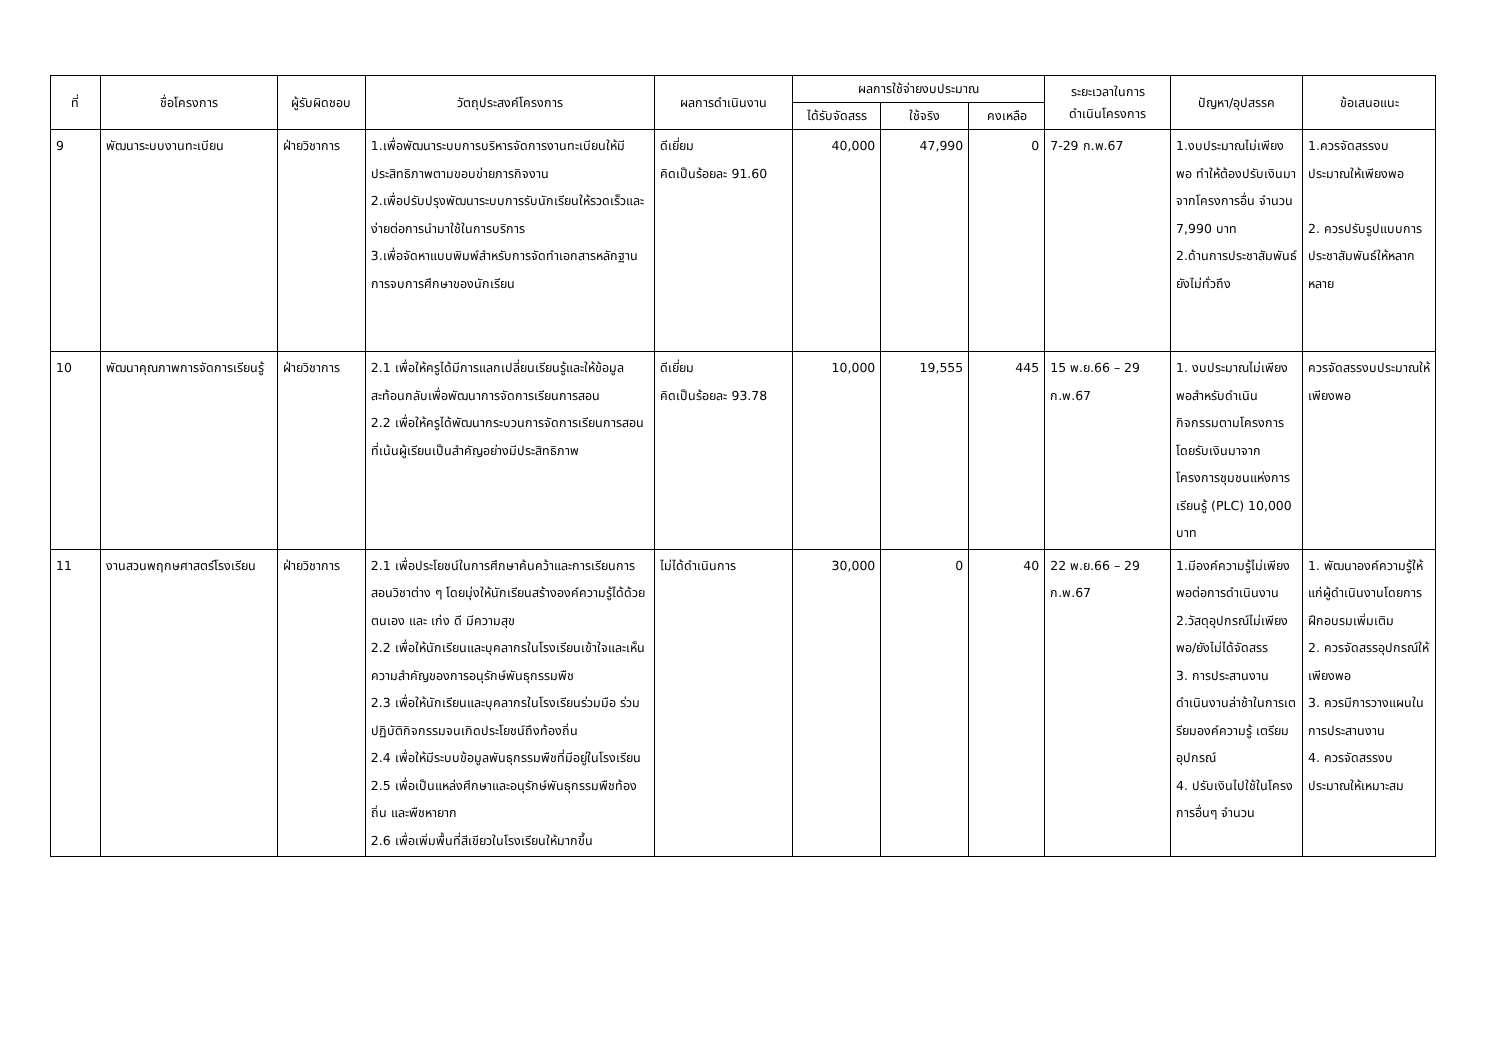| ที่ | ชื่อโครงการ | ผู้รับผิดชอบ | วัตถุประสงค์โครงการ | ผลการดำเนินงาน | ผลการใช้จ่ายงบประมาณ | | | ระยะเวลาในการ ดำเนินโครงการ | ปัญหา/อุปสรรค | ข้อเสนอแนะ |
| --- | --- | --- | --- | --- | --- | --- | --- | --- | --- | --- |
| | | | | | ได้รับจัดสรร | ใช้จริง | คงเหลือ | | | |
| 9 | พัฒนาระบบงานทะเบียน | ฝ่ายวิชาการ | 1.เพื่อพัฒนาระบบการบริหารจัดการงานทะเบียนให้มีประสิทธิภาพตามขอบข่ายภารกิจงาน 2.เพื่อปรับปรุงพัฒนาระบบการรับนักเรียนให้รวดเร็วและง่ายต่อการนำมาใช้ในการบริการ 3.เพื่อจัดหาแบบพิมพ์สำหรับการจัดทำเอกสารหลักฐานการจบการศึกษาของนักเรียน | ดีเยี่ยม คิดเป็นร้อยละ 91.60 | 40,000 | 47,990 | 0 | 7-29 ก.พ.67 | 1.งบประมาณไม่เพียงพอ ทำให้ต้องปรับเงินมาจากโครงการอื่น จำนวน 7,990 บาท 2.ด้านการประชาสัมพันธ์ยังไม่ทั่วถึง | 1.ควรจัดสรรงบประมาณให้เพียงพอ 2. ควรปรับรูปแบบการประชาสัมพันธ์ให้หลากหลาย |
| 10 | พัฒนาคุณภาพการจัดการเรียนรู้ | ฝ่ายวิชาการ | 2.1 เพื่อให้ครูได้มีการแลกเปลี่ยนเรียนรู้และให้ข้อมูลสะท้อนกลับเพื่อพัฒนาการจัดการเรียนการสอน 2.2 เพื่อให้ครูได้พัฒนากระบวนการจัดการเรียนการสอนที่เน้นผู้เรียนเป็นสำคัญอย่างมีประสิทธิภาพ | ดีเยี่ยม คิดเป็นร้อยละ 93.78 | 10,000 | 19,555 | 445 | 15 พ.ย.66 – 29 ก.พ.67 | 1. งบประมาณไม่เพียงพอสำหรับดำเนินกิจกรรมตามโครงการ โดยรับเงินมาจากโครงการชุมชนแห่งการเรียนรู้ (PLC) 10,000 บาท | ควรจัดสรรงบประมาณให้เพียงพอ |
| 11 | งานสวนพฤกษศาสตร์โรงเรียน | ฝ่ายวิชาการ | 2.1 เพื่อประโยชน์ในการศึกษาค้นคว้าและการเรียนการสอนวิชาต่าง ๆ โดยมุ่งให้นักเรียนสร้างองค์ความรู้ได้ด้วยตนเอง และ เก่ง ดี มีความสุข 2.2 เพื่อให้นักเรียนและบุคลากรในโรงเรียนเข้าใจและเห็นความสำคัญของการอนุรักษ์พันธุกรรมพืช 2.3 เพื่อให้นักเรียนและบุคลากรในโรงเรียนร่วมมือ ร่วมปฏิบัติกิจกรรมจนเกิดประโยชน์ถึงท้องถิ่น 2.4 เพื่อให้มีระบบข้อมูลพันธุกรรมพืชที่มีอยู่ในโรงเรียน 2.5 เพื่อเป็นแหล่งศึกษาและอนุรักษ์พันธุกรรมพืชท้องถิ่น และพืชหายาก 2.6 เพื่อเพิ่มพื้นที่สีเขียวในโรงเรียนให้มากขึ้น | ไม่ได้ดำเนินการ | 30,000 | 0 | 40 | 22 พ.ย.66 – 29 ก.พ.67 | 1.มีองค์ความรู้ไม่เพียงพอต่อการดำเนินงาน 2.วัสดุอุปกรณ์ไม่เพียงพอ/ยังไม่ได้จัดสรร 3. การประสานงานดำเนินงานล่าช้าในการเตรียมองค์ความรู้ เตรียมอุปกรณ์ 4. ปรับเงินไปใช้ในโครงการอื่นๆ จำนวน | 1. พัฒนาองค์ความรู้ให้แก่ผู้ดำเนินงานโดยการฝึกอบรมเพิ่มเติม 2. ควรจัดสรรอุปกรณ์ให้เพียงพอ 3. ควรมีการวางแผนในการประสานงาน 4. ควรจัดสรรงบประมาณให้เหมาะสม |